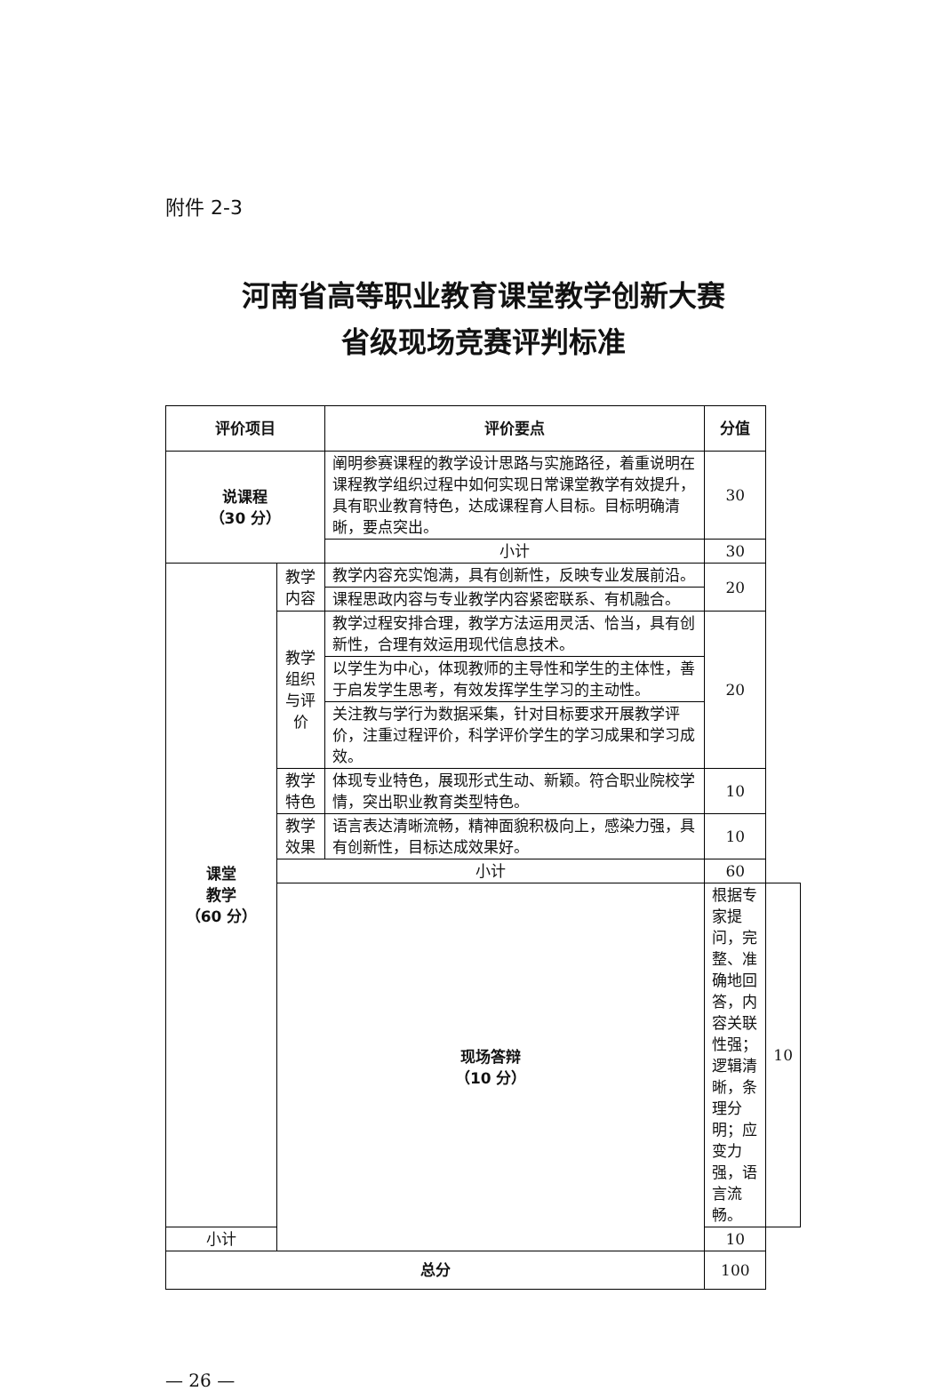附件 2-3
河南省高等职业教育课堂教学创新大赛
省级现场竞赛评判标准
| 评价项目 | | 评价要点 | 分值 | |
| --- | --- | --- | --- | --- |
| 说课程 （30 分） | | 阐明参赛课程的教学设计思路与实施路径，着重说明在课程教学组织过程中如何实现日常课堂教学有效提升，具有职业教育特色，达成课程育人目标。目标明确清晰，要点突出。 | 30 | |
| | | 小计 | 30 | |
| 课堂 教学 （60 分） | 教学内容 | 教学内容充实饱满，具有创新性，反映专业发展前沿。 | 20 | |
| | | 课程思政内容与专业教学内容紧密联系、有机融合。 | | |
| | 教学组织 与评价 | 教学过程安排合理，教学方法运用灵活、恰当，具有创新性，合理有效运用现代信息技术。 | 20 | |
| | | 以学生为中心，体现教师的主导性和学生的主体性，善于启发学生思考，有效发挥学生学习的主动性。 | | |
| | | 关注教与学行为数据采集，针对目标要求开展教学评价，注重过程评价，科学评价学生的学习成果和学习成效。 | | |
| | 教学特色 | 体现专业特色，展现形式生动、新颖。符合职业院校学情，突出职业教育类型特色。 | 10 | |
| | 教学效果 | 语言表达清晰流畅，精神面貌积极向上，感染力强，具有创新性，目标达成效果好。 | 10 | |
| | 小计 | | 60 | |
| | 现场答辩 （10 分） | | 根据专家提问，完整、准确地回答，内容关联性强；逻辑清晰，条理分明；应变力强，语言流畅。 | 10 |
| 小计 | | | 10 | |
| 总分 | | | 100 | |
— 26 —